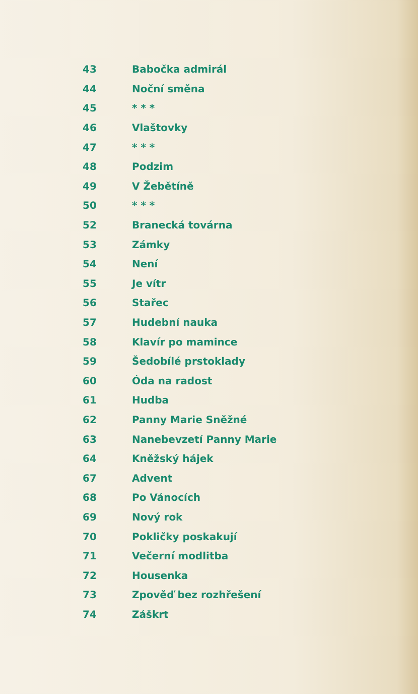43 Babočka admirál
44 Noční směna
45 * * *
46 Vlaštovky
47 * * *
48 Podzim
49 V Žebětíně
50 * * *
52 Branecká továrna
53 Zámky
54 Není
55 Je vítr
56 Stařec
57 Hudební nauka
58 Klavír po mamince
59 Šedobílé prstoklady
60 Óda na radost
61 Hudba
62 Panny Marie Sněžné
63 Nanebevzetí Panny Marie
64 Kněžský hájek
67 Advent
68 Po Vánocích
69 Nový rok
70 Pokličky poskakují
71 Večerní modlitba
72 Housenka
73 Zpověď bez rozhřešení
74 Záškrt